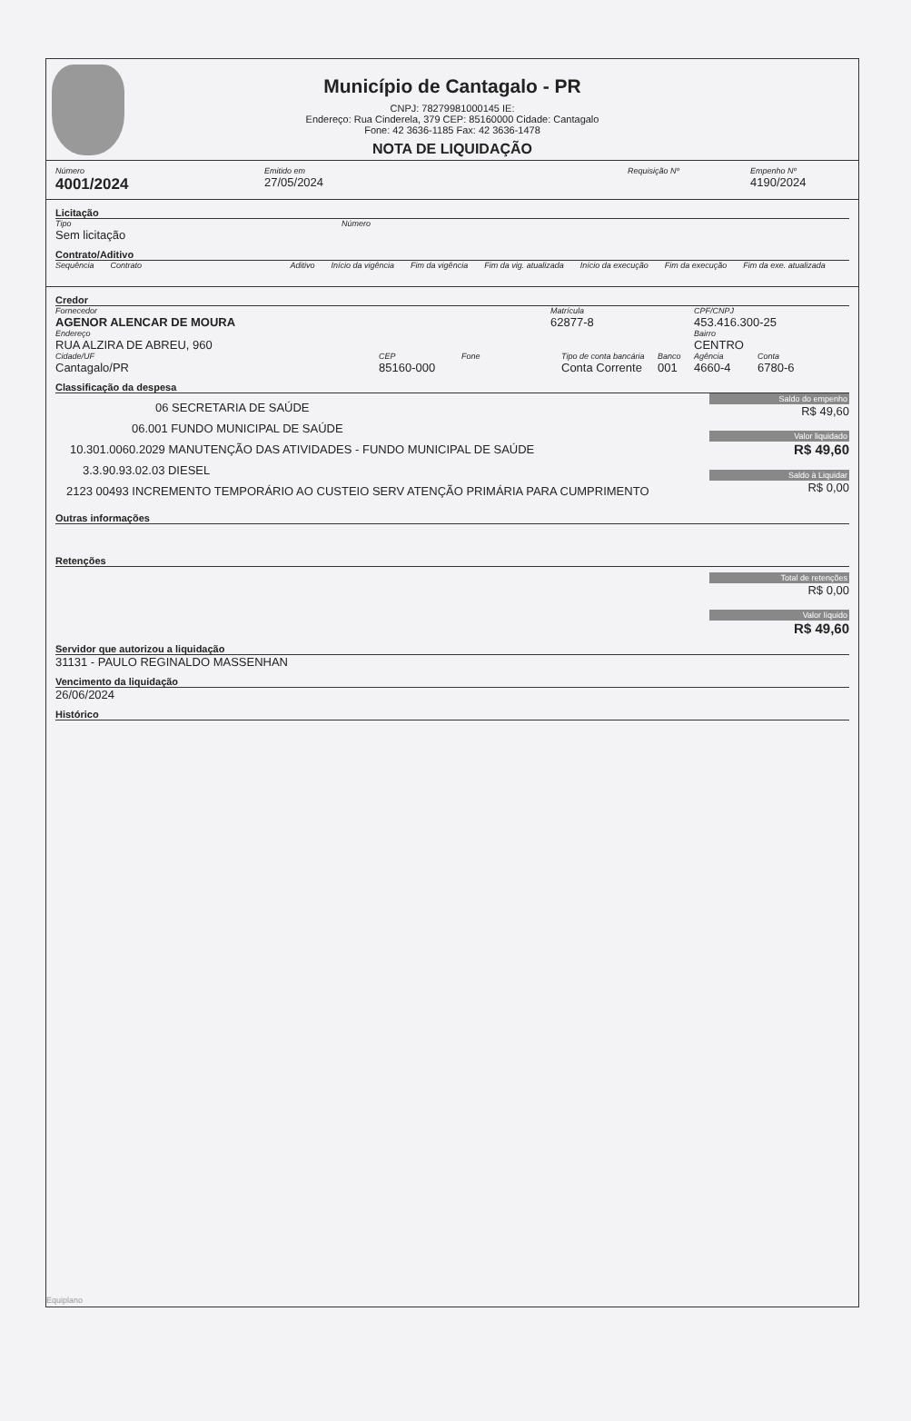Município de Cantagalo - PR
CNPJ: 78279981000145 IE:
Endereço: Rua Cinderela, 379 CEP: 85160000 Cidade: Cantagalo
Fone: 42 3636-1185 Fax: 42 3636-1478
NOTA DE LIQUIDAÇÃO
Número
4001/2024
Emitido em
27/05/2024
Requisição Nº Empenho Nº
4190/2024
Licitação
Tipo
Sem licitação
Número
Contrato/Aditivo
Sequência Contrato Aditivo Início da vigência Fim da vigência Fim da vig. atualizada Início da execução Fim da execução Fim da exe. atualizada
Credor
Fornecedor
AGENOR ALENCAR DE MOURA
Matrícula
62877-8
CPF/CNPJ
453.416.300-25
Endereço
RUA ALZIRA DE ABREU, 960
Bairro
CENTRO
Cidade/UF
Cantagalo/PR
CEP
85160-000
Fone Tipo de conta bancária
Conta Corrente
Banco
001
Agência
4660-4
Conta
6780-6
Classificação da despesa
06 SECRETARIA DE SAÚDE
06.001 FUNDO MUNICIPAL DE SAÚDE
10.301.0060.2029 MANUTENÇÃO DAS ATIVIDADES - FUNDO MUNICIPAL DE SAÚDE
3.3.90.93.02.03 DIESEL
2123 00493 INCREMENTO TEMPORÁRIO AO CUSTEIO SERV ATENÇÃO PRIMÁRIA PARA CUMPRIMENTO
Saldo do empenho
R$ 49,60
Valor liquidado
R$ 49,60
Saldo à Liquidar
R$ 0,00
Outras informações
Retenções
Total de retenções
R$ 0,00
Valor líquido
R$ 49,60
Servidor que autorizou a liquidação
31131 - PAULO REGINALDO MASSENHAN
Vencimento da liquidação
26/06/2024
Histórico
Equiplano